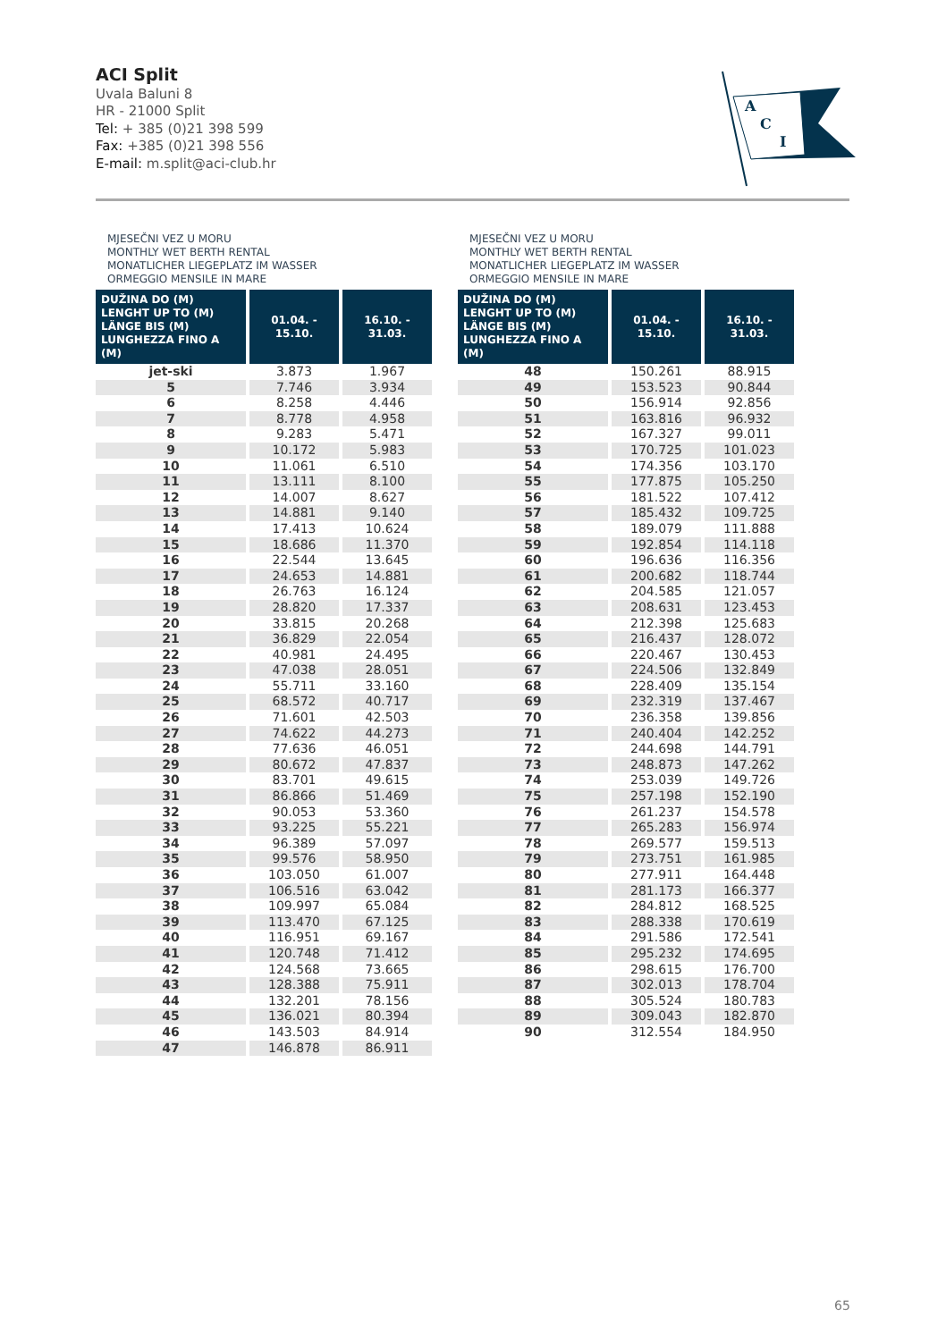ACI Split
Uvala Baluni 8
HR - 21000 Split
Tel: + 385 (0)21 398 599
Fax: +385 (0)21 398 556
E-mail: m.split@aci-club.hr
A
C
I
MJESEČNI VEZ U MORU
MONTHLY WET BERTH RENTAL
MONATLICHER LIEGEPLATZ IM WASSER
ORMEGGIO MENSILE IN MARE
| DUŽINA DO (M) LENGHT UP TO (M) LÄNGE BIS (M) LUNGHEZZA FINO A (M) | 01.04. - 15.10. | 16.10. - 31.03. |
| --- | --- | --- |
| jet-ski | 3.873 | 1.967 |
| 5 | 7.746 | 3.934 |
| 6 | 8.258 | 4.446 |
| 7 | 8.778 | 4.958 |
| 8 | 9.283 | 5.471 |
| 9 | 10.172 | 5.983 |
| 10 | 11.061 | 6.510 |
| 11 | 13.111 | 8.100 |
| 12 | 14.007 | 8.627 |
| 13 | 14.881 | 9.140 |
| 14 | 17.413 | 10.624 |
| 15 | 18.686 | 11.370 |
| 16 | 22.544 | 13.645 |
| 17 | 24.653 | 14.881 |
| 18 | 26.763 | 16.124 |
| 19 | 28.820 | 17.337 |
| 20 | 33.815 | 20.268 |
| 21 | 36.829 | 22.054 |
| 22 | 40.981 | 24.495 |
| 23 | 47.038 | 28.051 |
| 24 | 55.711 | 33.160 |
| 25 | 68.572 | 40.717 |
| 26 | 71.601 | 42.503 |
| 27 | 74.622 | 44.273 |
| 28 | 77.636 | 46.051 |
| 29 | 80.672 | 47.837 |
| 30 | 83.701 | 49.615 |
| 31 | 86.866 | 51.469 |
| 32 | 90.053 | 53.360 |
| 33 | 93.225 | 55.221 |
| 34 | 96.389 | 57.097 |
| 35 | 99.576 | 58.950 |
| 36 | 103.050 | 61.007 |
| 37 | 106.516 | 63.042 |
| 38 | 109.997 | 65.084 |
| 39 | 113.470 | 67.125 |
| 40 | 116.951 | 69.167 |
| 41 | 120.748 | 71.412 |
| 42 | 124.568 | 73.665 |
| 43 | 128.388 | 75.911 |
| 44 | 132.201 | 78.156 |
| 45 | 136.021 | 80.394 |
| 46 | 143.503 | 84.914 |
| 47 | 146.878 | 86.911 |
MJESEČNI VEZ U MORU
MONTHLY WET BERTH RENTAL
MONATLICHER LIEGEPLATZ IM WASSER
ORMEGGIO MENSILE IN MARE
| DUŽINA DO (M) LENGHT UP TO (M) LÄNGE BIS (M) LUNGHEZZA FINO A (M) | 01.04. - 15.10. | 16.10. - 31.03. |
| --- | --- | --- |
| 48 | 150.261 | 88.915 |
| 49 | 153.523 | 90.844 |
| 50 | 156.914 | 92.856 |
| 51 | 163.816 | 96.932 |
| 52 | 167.327 | 99.011 |
| 53 | 170.725 | 101.023 |
| 54 | 174.356 | 103.170 |
| 55 | 177.875 | 105.250 |
| 56 | 181.522 | 107.412 |
| 57 | 185.432 | 109.725 |
| 58 | 189.079 | 111.888 |
| 59 | 192.854 | 114.118 |
| 60 | 196.636 | 116.356 |
| 61 | 200.682 | 118.744 |
| 62 | 204.585 | 121.057 |
| 63 | 208.631 | 123.453 |
| 64 | 212.398 | 125.683 |
| 65 | 216.437 | 128.072 |
| 66 | 220.467 | 130.453 |
| 67 | 224.506 | 132.849 |
| 68 | 228.409 | 135.154 |
| 69 | 232.319 | 137.467 |
| 70 | 236.358 | 139.856 |
| 71 | 240.404 | 142.252 |
| 72 | 244.698 | 144.791 |
| 73 | 248.873 | 147.262 |
| 74 | 253.039 | 149.726 |
| 75 | 257.198 | 152.190 |
| 76 | 261.237 | 154.578 |
| 77 | 265.283 | 156.974 |
| 78 | 269.577 | 159.513 |
| 79 | 273.751 | 161.985 |
| 80 | 277.911 | 164.448 |
| 81 | 281.173 | 166.377 |
| 82 | 284.812 | 168.525 |
| 83 | 288.338 | 170.619 |
| 84 | 291.586 | 172.541 |
| 85 | 295.232 | 174.695 |
| 86 | 298.615 | 176.700 |
| 87 | 302.013 | 178.704 |
| 88 | 305.524 | 180.783 |
| 89 | 309.043 | 182.870 |
| 90 | 312.554 | 184.950 |
65